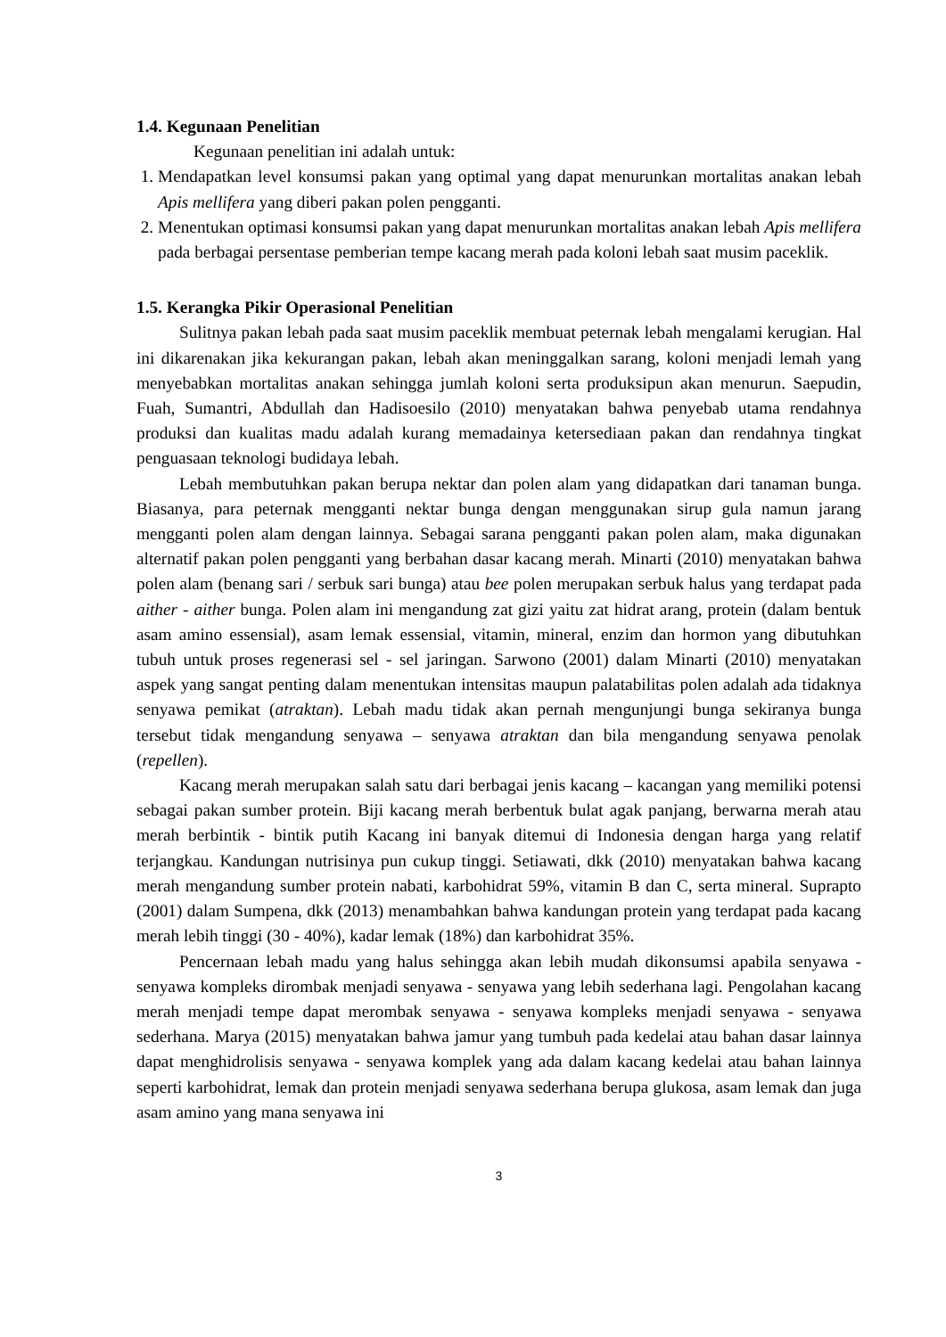1.4. Kegunaan Penelitian
Kegunaan penelitian ini adalah untuk:
1. Mendapatkan level konsumsi pakan yang optimal yang dapat menurunkan mortalitas anakan lebah Apis mellifera yang diberi pakan polen pengganti.
2. Menentukan optimasi konsumsi pakan yang dapat menurunkan mortalitas anakan lebah Apis mellifera pada berbagai persentase pemberian tempe kacang merah pada koloni lebah saat musim paceklik.
1.5. Kerangka Pikir Operasional Penelitian
Sulitnya pakan lebah pada saat musim paceklik membuat peternak lebah mengalami kerugian. Hal ini dikarenakan jika kekurangan pakan, lebah akan meninggalkan sarang, koloni menjadi lemah yang menyebabkan mortalitas anakan sehingga jumlah koloni serta produksipun akan menurun. Saepudin, Fuah, Sumantri, Abdullah dan Hadisoesilo (2010) menyatakan bahwa penyebab utama rendahnya produksi dan kualitas madu adalah kurang memadainya ketersediaan pakan dan rendahnya tingkat penguasaan teknologi budidaya lebah.
Lebah membutuhkan pakan berupa nektar dan polen alam yang didapatkan dari tanaman bunga. Biasanya, para peternak mengganti nektar bunga dengan menggunakan sirup gula namun jarang mengganti polen alam dengan lainnya. Sebagai sarana pengganti pakan polen alam, maka digunakan alternatif pakan polen pengganti yang berbahan dasar kacang merah. Minarti (2010) menyatakan bahwa polen alam (benang sari / serbuk sari bunga) atau bee polen merupakan serbuk halus yang terdapat pada aither - aither bunga. Polen alam ini mengandung zat gizi yaitu zat hidrat arang, protein (dalam bentuk asam amino essensial), asam lemak essensial, vitamin, mineral, enzim dan hormon yang dibutuhkan tubuh untuk proses regenerasi sel - sel jaringan. Sarwono (2001) dalam Minarti (2010) menyatakan aspek yang sangat penting dalam menentukan intensitas maupun palatabilitas polen adalah ada tidaknya senyawa pemikat (atraktan). Lebah madu tidak akan pernah mengunjungi bunga sekiranya bunga tersebut tidak mengandung senyawa – senyawa atraktan dan bila mengandung senyawa penolak (repellen).
Kacang merah merupakan salah satu dari berbagai jenis kacang – kacangan yang memiliki potensi sebagai pakan sumber protein. Biji kacang merah berbentuk bulat agak panjang, berwarna merah atau merah berbintik - bintik putih Kacang ini banyak ditemui di Indonesia dengan harga yang relatif terjangkau. Kandungan nutrisinya pun cukup tinggi. Setiawati, dkk (2010) menyatakan bahwa kacang merah mengandung sumber protein nabati, karbohidrat 59%, vitamin B dan C, serta mineral. Suprapto (2001) dalam Sumpena, dkk (2013) menambahkan bahwa kandungan protein yang terdapat pada kacang merah lebih tinggi (30 - 40%), kadar lemak (18%) dan karbohidrat 35%.
Pencernaan lebah madu yang halus sehingga akan lebih mudah dikonsumsi apabila senyawa - senyawa kompleks dirombak menjadi senyawa - senyawa yang lebih sederhana lagi. Pengolahan kacang merah menjadi tempe dapat merombak senyawa - senyawa kompleks menjadi senyawa - senyawa sederhana. Marya (2015) menyatakan bahwa jamur yang tumbuh pada kedelai atau bahan dasar lainnya dapat menghidrolisis senyawa - senyawa komplek yang ada dalam kacang kedelai atau bahan lainnya seperti karbohidrat, lemak dan protein menjadi senyawa sederhana berupa glukosa, asam lemak dan juga asam amino yang mana senyawa ini
3